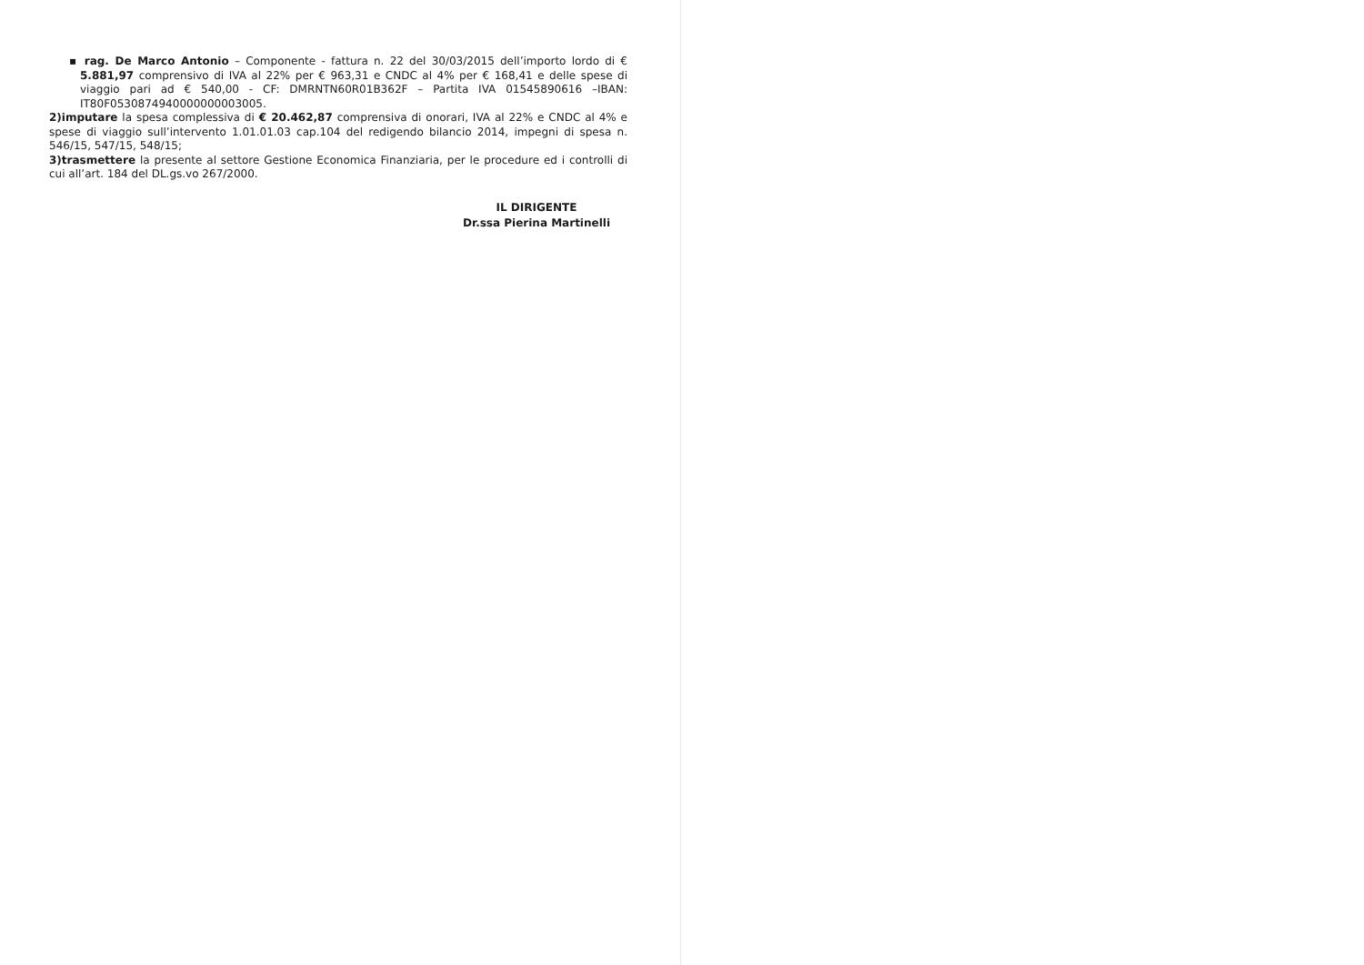▪ rag. De Marco Antonio – Componente - fattura n. 22 del 30/03/2015 dell’importo lordo di € 5.881,97 comprensivo di IVA al 22% per € 963,31 e CNDC al 4% per € 168,41 e delle spese di viaggio pari ad € 540,00 - CF: DMRNTN60R01B362F – Partita IVA 01545890616 –IBAN: IT80F0530874940000000003005.
2)imputare la spesa complessiva di € 20.462,87 comprensiva di onorari, IVA al 22% e CNDC al 4% e spese di viaggio sull’intervento 1.01.01.03 cap.104 del redigendo bilancio 2014, impegni di spesa n. 546/15, 547/15, 548/15;
3)trasmettere la presente al settore Gestione Economica Finanziaria, per le procedure ed i controlli di cui all’art. 184 del DL.gs.vo 267/2000.
IL DIRIGENTE
Dr.ssa Pierina Martinelli